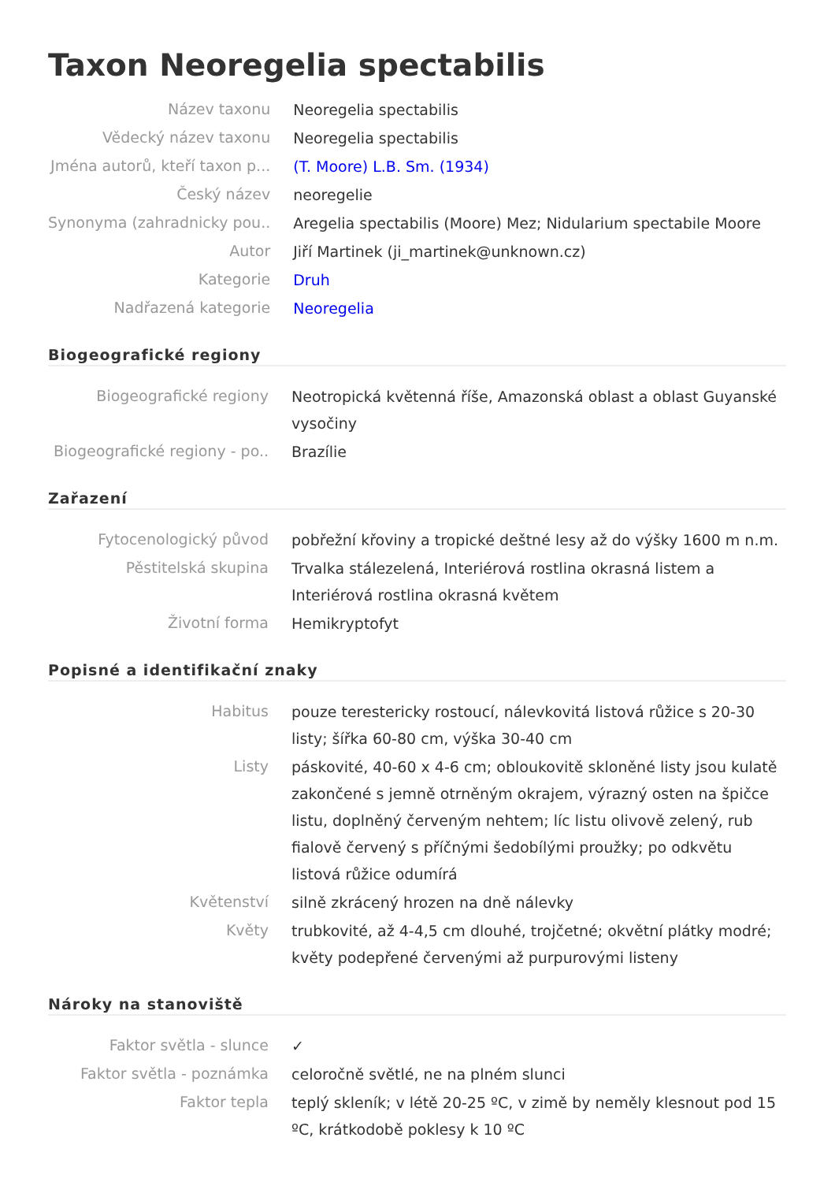Taxon Neoregelia spectabilis
| Název taxonu | Neoregelia spectabilis |
| Vědecký název taxonu | Neoregelia spectabilis |
| Jména autorů, kteří taxon p... | (T. Moore) L.B. Sm. (1934) |
| Český název | neoregelie |
| Synonyma (zahradnicky pou.. | Aregelia spectabilis (Moore) Mez; Nidularium spectabile Moore |
| Autor | Jiří Martinek (ji_martinek@unknown.cz) |
| Kategorie | Druh |
| Nadřazená kategorie | Neoregelia |
Biogeografické regiony
| Biogeografické regiony | Neotropická květenná říše, Amazonská oblast a oblast Guyanské vysočiny |
| Biogeografické regiony - po.. | Brazílie |
Zařazení
| Fytocenologický původ | pobřežní křoviny a tropické deštné lesy až do výšky 1600 m n.m. |
| Pěstitelská skupina | Trvalka stálezelená, Interiérová rostlina okrasná listem a Interiérová rostlina okrasná květem |
| Životní forma | Hemikryptofyt |
Popisné a identifikační znaky
| Habitus | pouze terestericky rostoucí, nálevkovitá listová růžice s 20-30 listy; šířka 60-80 cm, výška 30-40 cm |
| Listy | páskovité, 40-60 x 4-6 cm; obloukovitě skloněné listy jsou kulatě zakončené s jemně otrněným okrajem, výrazný osten na špičce listu, doplněný červeným nehtem; líc listu olivově zelený, rub fialově červený s příčnými šedobílými proužky; po odkvětu listová růžice odumírá |
| Květenství | silně zkrácený hrozen na dně nálevky |
| Květy | trubkovité, až 4-4,5 cm dlouhé, trojčetné; okvětní plátky modré; květy podepřené červenými až purpurovými listeny |
Nároky na stanoviště
| Faktor světla - slunce | ✓ |
| Faktor světla - poznámka | celoročně světlé, ne na plném slunci |
| Faktor tepla | teplý skleník; v létě 20-25 ºC, v zimě by neměly klesnout pod 15 ºC, krátkodobě poklesy k 10 ºC |